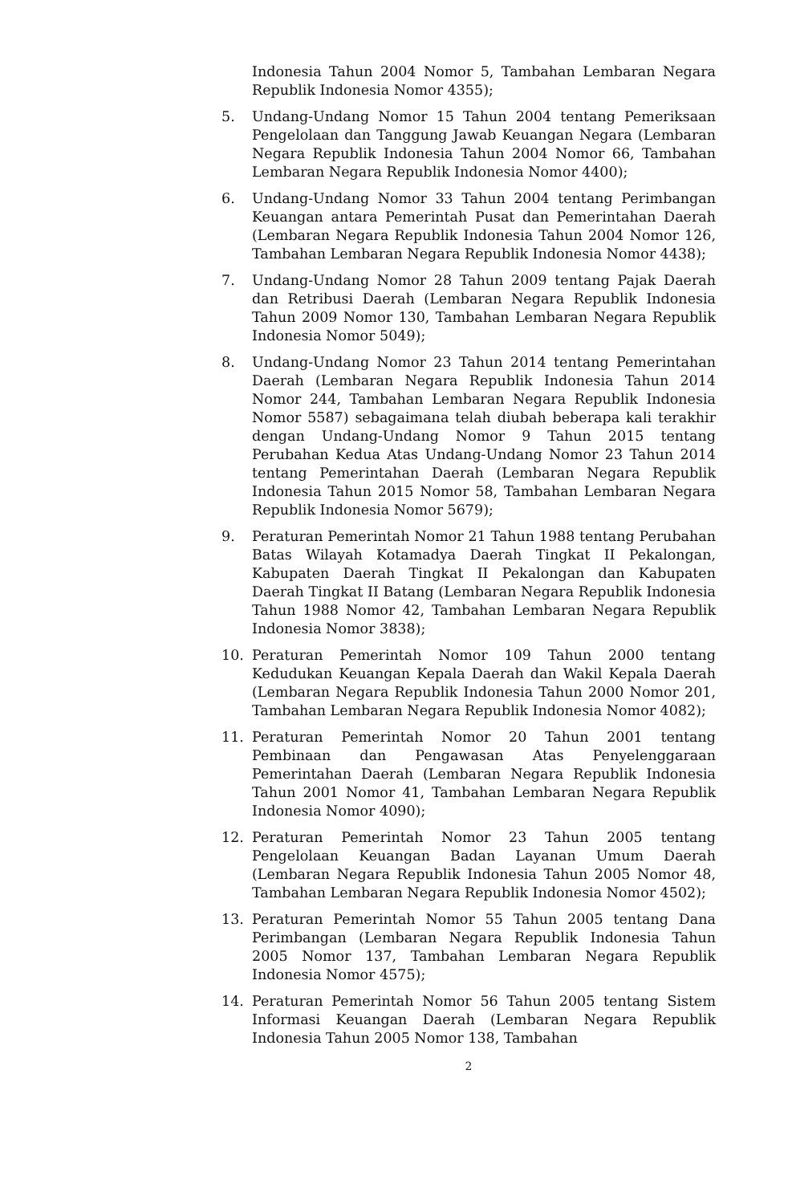Indonesia Tahun 2004 Nomor 5, Tambahan Lembaran Negara Republik Indonesia Nomor 4355);
5. Undang-Undang Nomor 15 Tahun 2004 tentang Pemeriksaan Pengelolaan dan Tanggung Jawab Keuangan Negara (Lembaran Negara Republik Indonesia Tahun 2004 Nomor 66, Tambahan Lembaran Negara Republik Indonesia Nomor 4400);
6. Undang-Undang Nomor 33 Tahun 2004 tentang Perimbangan Keuangan antara Pemerintah Pusat dan Pemerintahan Daerah (Lembaran Negara Republik Indonesia Tahun 2004 Nomor 126, Tambahan Lembaran Negara Republik Indonesia Nomor 4438);
7. Undang-Undang Nomor 28 Tahun 2009 tentang Pajak Daerah dan Retribusi Daerah (Lembaran Negara Republik Indonesia Tahun 2009 Nomor 130, Tambahan Lembaran Negara Republik Indonesia Nomor 5049);
8. Undang-Undang Nomor 23 Tahun 2014 tentang Pemerintahan Daerah (Lembaran Negara Republik Indonesia Tahun 2014 Nomor 244, Tambahan Lembaran Negara Republik Indonesia Nomor 5587) sebagaimana telah diubah beberapa kali terakhir dengan Undang-Undang Nomor 9 Tahun 2015 tentang Perubahan Kedua Atas Undang-Undang Nomor 23 Tahun 2014 tentang Pemerintahan Daerah (Lembaran Negara Republik Indonesia Tahun 2015 Nomor 58, Tambahan Lembaran Negara Republik Indonesia Nomor 5679);
9. Peraturan Pemerintah Nomor 21 Tahun 1988 tentang Perubahan Batas Wilayah Kotamadya Daerah Tingkat II Pekalongan, Kabupaten Daerah Tingkat II Pekalongan dan Kabupaten Daerah Tingkat II Batang (Lembaran Negara Republik Indonesia Tahun 1988 Nomor 42, Tambahan Lembaran Negara Republik Indonesia Nomor 3838);
10. Peraturan Pemerintah Nomor 109 Tahun 2000 tentang Kedudukan Keuangan Kepala Daerah dan Wakil Kepala Daerah (Lembaran Negara Republik Indonesia Tahun 2000 Nomor 201, Tambahan Lembaran Negara Republik Indonesia Nomor 4082);
11. Peraturan Pemerintah Nomor 20 Tahun 2001 tentang Pembinaan dan Pengawasan Atas Penyelenggaraan Pemerintahan Daerah (Lembaran Negara Republik Indonesia Tahun 2001 Nomor 41, Tambahan Lembaran Negara Republik Indonesia Nomor 4090);
12. Peraturan Pemerintah Nomor 23 Tahun 2005 tentang Pengelolaan Keuangan Badan Layanan Umum Daerah (Lembaran Negara Republik Indonesia Tahun 2005 Nomor 48, Tambahan Lembaran Negara Republik Indonesia Nomor 4502);
13. Peraturan Pemerintah Nomor 55 Tahun 2005 tentang Dana Perimbangan (Lembaran Negara Republik Indonesia Tahun 2005 Nomor 137, Tambahan Lembaran Negara Republik Indonesia Nomor 4575);
14. Peraturan Pemerintah Nomor 56 Tahun 2005 tentang Sistem Informasi Keuangan Daerah (Lembaran Negara Republik Indonesia Tahun 2005 Nomor 138, Tambahan
2